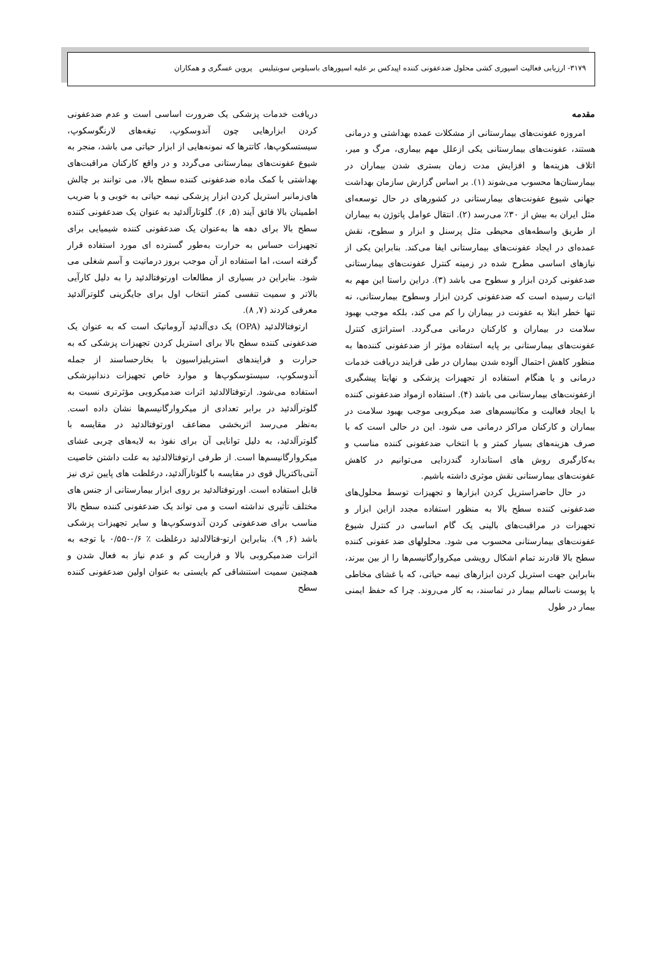۳۱۷۹- ارزیابی فعالیت اسپوری کشی محلول ضدعفونی کننده اپیدکس بر علیه اسپورهای باسیلوس سوبتیلیس پروین عسگری و همکاران
مقدمه
امروزه عفونت‌های بیمارستانی از مشکلات عمده بهداشتی و درمانی هستند، عفونت‌های بیمارستانی یکی ازعلل مهم بیماری، مرگ و میر، اتلاف هزینه‌ها و افزایش مدت زمان بستری شدن بیماران در بیمارستان‌ها محسوب می‌شوند (۱). بر اساس گزارش سازمان بهداشت جهانی شیوع عفونت‌های بیمارستانی در کشورهای در حال توسعه‌ای مثل ایران به بیش از ۳۰٪ می‌رسد (۲). انتقال عوامل پاتوژن به بیماران از طریق واسطه‌های محیطی مثل پرسنل و ابزار و سطوح، نقش عمده‌ای در ایجاد عفونت‌های بیمارستانی ایفا می‌کند. بنابراین یکی از نیازهای اساسی مطرح شده در زمینه کنترل عفونت‌های بیمارستانی ضدعفونی کردن ابزار و سطوح می باشد (۳). دراین راستا این مهم به اثبات رسیده است که ضدعفونی کردن ابزار وسطوح بیمارستانی، نه تنها خطر ابتلا به عفونت در بیماران را کم می کند، بلکه موجب بهبود سلامت در بیماران و کارکنان درمانی می‌گردد. استراتژی کنترل عفونت‌های بیمارستانی بر پایه استفاده مؤثر از ضدعفونی کننده‌ها به منظور کاهش احتمال آلوده شدن بیماران در طی فرایند دریافت خدمات درمانی و یا هنگام استفاده از تجهیزات پزشکی و نهایتا پیشگیری ازعفونت‌های بیمارستانی می باشد (۴). استفاده ازمواد ضدعفونی کننده با ایجاد فعالیت و مکانیسم‌های ضد میکروبی موجب بهبود سلامت در بیماران و کارکنان مراکز درمانی می شود. این در حالی است که با صرف هزینه‌های بسیار کمتر و با انتخاب ضدعفونی کننده مناسب و به‌کارگیری روش های استاندارد گندزدایی می‌توانیم در کاهش عفونت‌های بیمارستانی نقش موثری داشته باشیم.
در حال حاضراستریل کردن ابزارها و تجهیزات توسط محلول‌های ضدعفونی کننده سطح بالا به منظور استفاده مجدد ازاین ابزار و تجهیزات در مراقبت‌های بالینی یک گام اساسی در کنترل شیوع عفونت‌های بیمارستانی محسوب می شود. محلولهای ضد عفونی کننده سطح بالا قادرند تمام اشکال رویشی میکروارگانیسم‌ها را از بین ببرند، بنابراین جهت استریل کردن ابزارهای نیمه حیاتی، که با غشای مخاطی یا پوست ناسالم بیمار در تماسند، به کار می‌روند. چرا که حفظ ایمنی بیمار در طول
دریافت خدمات پزشکی یک ضرورت اساسی است و عدم ضدعفونی کردن ابزارهایی چون آندوسکوپ، تیغه‌های لارنگوسکوپ، سیستسکوپ‌ها، کاتترها که نمونه‌هایی از ابزار حیاتی می باشد، منجر به شیوع عفونت‌های بیمارستانی می‌گردد و در واقع کارکنان مراقبت‌های بهداشتی با کمک ماده ضدعفونی کننده سطح بالا، می توانند بر چالش های‌زمانبر استریل کردن ابزار پزشکی نیمه حیاتی به خوبی و با ضریب اطمینان بالا فائق آیند (۵, ۶). گلوتارآلدئید به عنوان یک ضدعفونی کننده سطح بالا برای دهه ها به‌عنوان یک ضدعفونی کننده شیمیایی برای تجهیزات حساس به حرارت به‌طور گسترده ای مورد استفاده قرار گرفته است، اما استفاده از آن موجب بروز درماتیت و آسم شغلی می شود. بنابراین در بسیاری از مطالعات اورتوفتالدئید را به دلیل کارآیی بالاتر و سمیت تنفسی کمتر انتخاب اول برای جایگزینی گلوترآلدئید معرفی کردند (۷, ۸).
ارتوفتالالدئید (OPA) یک دی‌آلدئید آروماتیک است که به عنوان یک ضدعفونی کننده سطح بالا برای استریل کردن تجهیزات پزشکی که به حرارت و فرایندهای استریلیزاسیون با بخارحساسند از جمله آندوسکوپ، سیستوسکوپ‌ها و موارد خاص تجهیزات دندانپزشکی استفاده می‌شود. ارتوفتالالدئید اثرات ضدمیکروبی مؤثرتری نسبت به گلوترآلدئید در برابر تعدادی از میکروارگانیسم‌ها نشان داده است. به‌نظر می‌رسد اثربخشی مضاعف اورتوفتالدئید در مقایسه با گلوترآلدئید، به دلیل توانایی آن برای نفوذ به لایه‌های چربی غشای میکروارگانیسم‌ها است. از طرفی ارتوفتالالدئید به علت داشتن خاصیت آنتی‌باکتریال قوی در مقایسه با گلوتارآلدئید، درغلظت های پایین تری نیز قابل استفاده است. اورتوفتالدئید بر روی ابزار بیمارستانی از جنس های مختلف تأثیری نداشته است و می تواند یک ضدعفونی کننده سطح بالا مناسب برای ضدعفونی کردن آندوسکوپ‌ها و سایر تجهیزات پزشکی باشد (۶, ۹). بنابراین ارتو-فتالالدئید درغلظت ٪ ۰/۶-۰/۵۵ با توجه به اثرات ضدمیکروبی بالا و فراریت کم و عدم نیاز به فعال شدن و همچنین سمیت استنشاقی کم بایستی به عنوان اولین ضدعفونی کننده سطح